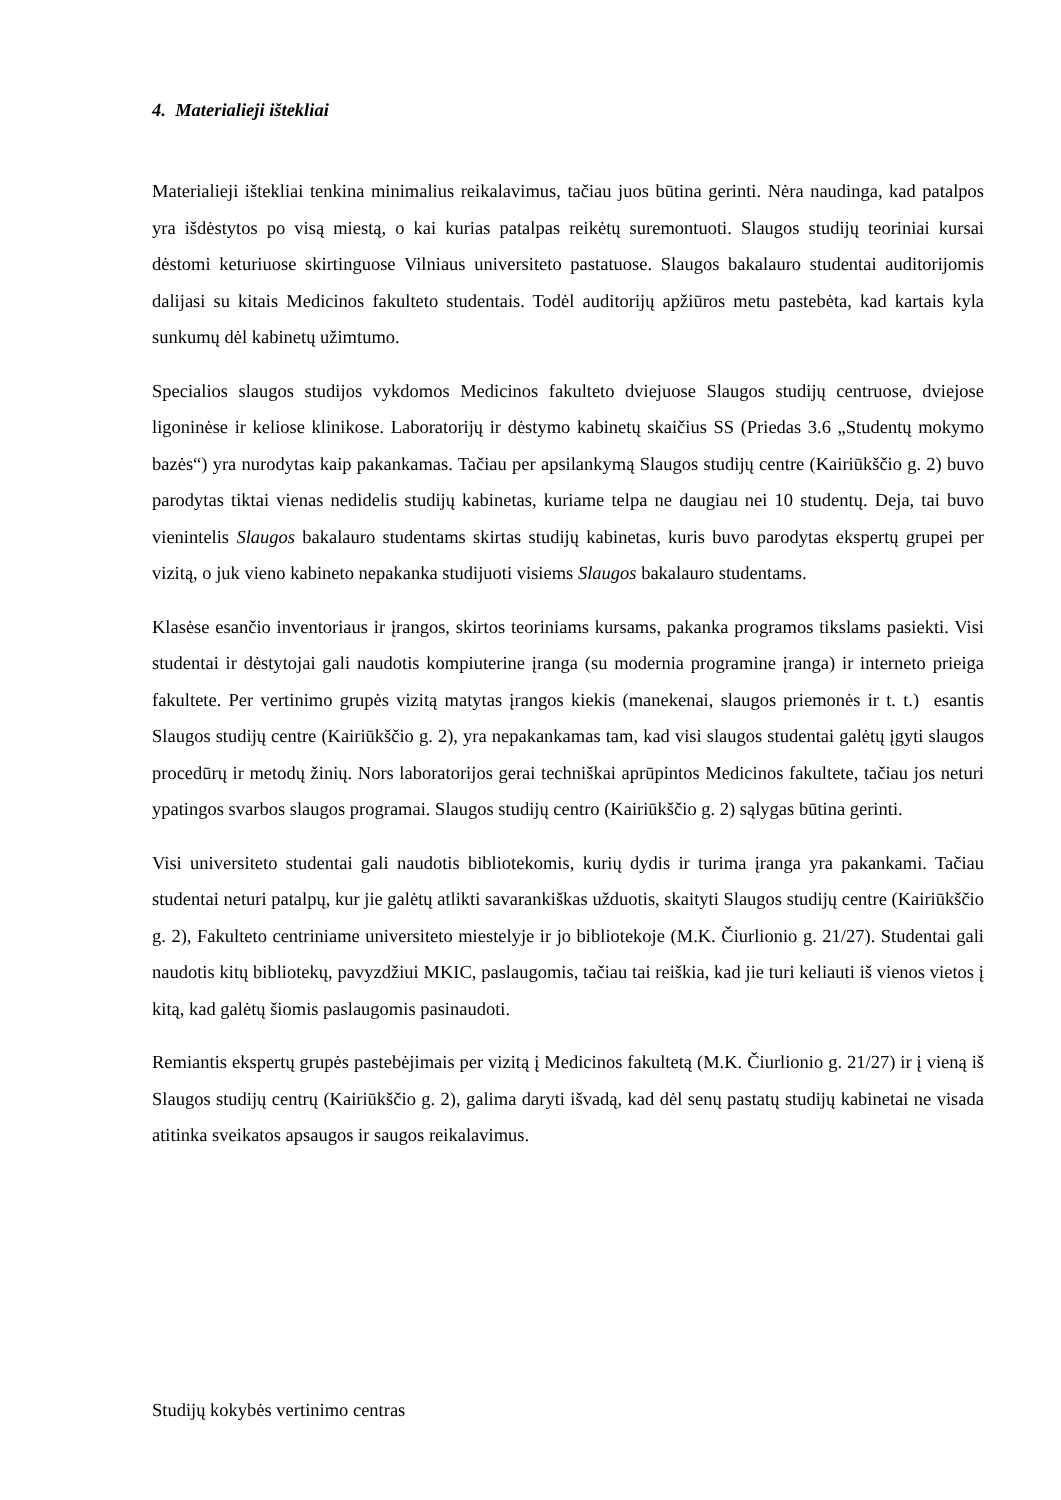4. Materialieji ištekliai
Materialieji ištekliai tenkina minimalius reikalavimus, tačiau juos būtina gerinti. Nėra naudinga, kad patalpos yra išdėstytos po visą miestą, o kai kurias patalpas reikėtų suremontuoti. Slaugos studijų teoriniai kursai dėstomi keturiuose skirtinguose Vilniaus universiteto pastatuose. Slaugos bakalauro studentai auditorijomis dalijasi su kitais Medicinos fakulteto studentais. Todėl auditorijų apžiūros metu pastebėta, kad kartais kyla sunkumų dėl kabinetų užimtumo.
Specialios slaugos studijos vykdomos Medicinos fakulteto dviejuose Slaugos studijų centruose, dviejose ligoninėse ir keliose klinikose. Laboratorijų ir dėstymo kabinetų skaičius SS (Priedas 3.6 „Studentų mokymo bazės“) yra nurodytas kaip pakankamas. Tačiau per apsilankymą Slaugos studijų centre (Kairiūkščio g. 2) buvo parodytas tiktai vienas nedidelis studijų kabinetas, kuriame telpa ne daugiau nei 10 studentų. Deja, tai buvo vienintelis Slaugos bakalauro studentams skirtas studijų kabinetas, kuris buvo parodytas ekspertų grupei per vizitą, o juk vieno kabineto nepakanka studijuoti visiems Slaugos bakalauro studentams.
Klasėse esančio inventoriaus ir įrangos, skirtos teoriniams kursams, pakanka programos tikslams pasiekti. Visi studentai ir dėstytojai gali naudotis kompiuterine įranga (su modernia programine įranga) ir interneto prieiga fakultete. Per vertinimo grupės vizitą matytas įrangos kiekis (manekenai, slaugos priemonės ir t. t.) esantis Slaugos studijų centre (Kairiūkščio g. 2), yra nepakankamas tam, kad visi slaugos studentai galėtų įgyti slaugos procedūrų ir metodų žinių. Nors laboratorijos gerai techniškai aprūpintos Medicinos fakultete, tačiau jos neturi ypatingos svarbos slaugos programai. Slaugos studijų centro (Kairiūkščio g. 2) sąlygas būtina gerinti.
Visi universiteto studentai gali naudotis bibliotekomis, kurių dydis ir turima įranga yra pakankami. Tačiau studentai neturi patalpų, kur jie galėtų atlikti savarankiškas užduotis, skaityti Slaugos studijų centre (Kairiūkščio g. 2), Fakulteto centriniame universiteto miestelyje ir jo bibliotekoje (M.K. Čiurlionio g. 21/27). Studentai gali naudotis kitų bibliotekų, pavyzdžiui MKIC, paslaugomis, tačiau tai reiškia, kad jie turi keliauti iš vienos vietos į kitą, kad galėtų šiomis paslaugomis pasinaudoti.
Remiantis ekspertų grupės pastebėjimais per vizitą į Medicinos fakultetą (M.K. Čiurlionio g. 21/27) ir į vieną iš Slaugos studijų centrų (Kairiūkščio g. 2), galima daryti išvadą, kad dėl senų pastatų studijų kabinetai ne visada atitinka sveikatos apsaugos ir saugos reikalavimus.
Studijų kokybės vertinimo centras